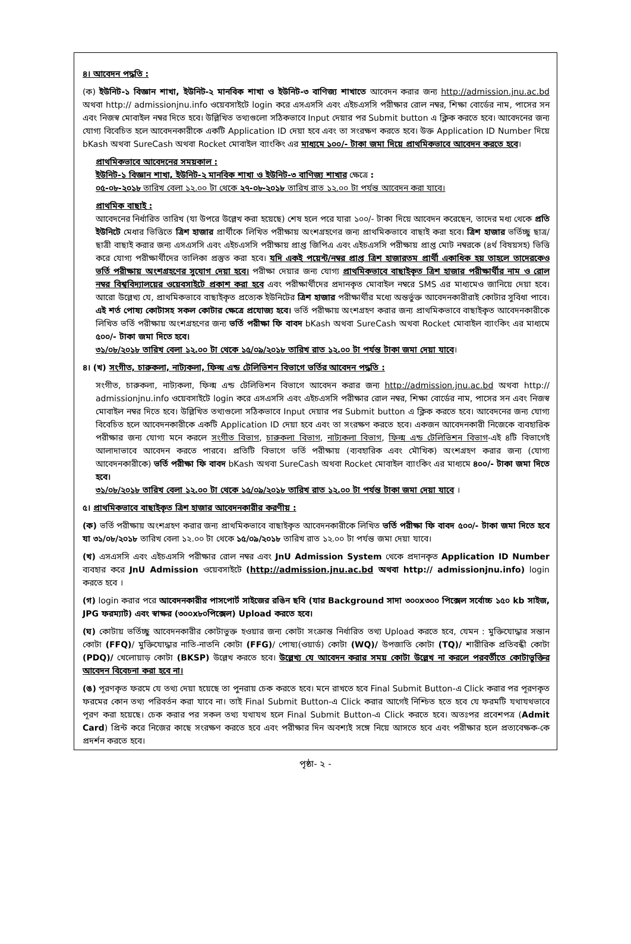৪। আবেদন পদ্ধতি :
(ক) ইউনিট-১ বিজ্ঞান শাখা, ইউনিট-২ মানবিক শাখা ও ইউনিট-৩ বাণিজ্য শাখাতে আবেদন করার জন্য http://admission.jnu.ac.bd অথবা http:// admissionjnu.info ওয়েবসাইটে login করে এসএসসি এবং এইচএসসি পরীক্ষার রোল নম্বর, শিক্ষা বোর্ডের নাম, পাসের সন এবং নিজস্ব মোবাইল নম্বর দিতে হবে। উল্লিখিত তথ্যগুলো সঠিকভাবে Input দেয়ার পর Submit button এ ক্লিক করতে হবে। আবেদনের জন্য যোগ্য বিবেচিত হলে আবেদনকারীকে একটি Application ID দেয়া হবে এবং তা সংরক্ষণ করতে হবে। উক্ত Application ID Number দিয়ে bKash অথবা SureCash অথবা Rocket মোবাইল ব্যাংকিং এর মাধ্যমে ১০০/- টাকা জমা দিয়ে প্রাথমিকভাবে আবেদন করতে হবে।
প্রাথমিকভাবে আবেদনের সময়কাল :
ইউনিট-১ বিজ্ঞান শাখা, ইউনিট-২ মানবিক শাখা ও ইউনিট-৩ বাণিজ্য শাখার ক্ষেত্রে :
০৫-০৮-২০১৮ তারিখ বেলা ১২.০০ টা থেকে ২৭-০৮-২০১৮ তারিখ রাত ১২.০০ টা পর্যন্ত আবেদন করা যাবে।
প্রাথমিক বাছাই :
আবেদনের নির্ধারিত তারিখ (যা উপরে উল্লেখ করা হয়েছে) শেষ হলে পরে যারা ১০০/- টাকা দিয়ে আবেদন করেছেন, তাদের মধ্য থেকে প্রতি ইউনিটে মেধার ভিত্তিতে ত্রিশ হাজার প্রার্থীকে লিখিত পরীক্ষায় অংশগ্রহণের জন্য প্রাথমিকভাবে বাছাই করা হবে। ত্রিশ হাজার ভর্তিচ্ছু ছাত্র/ছাত্রী বাছাই করার জন্য এসএসসি এবং এইচএসসি পরীক্ষায় প্রাপ্ত জিপিএ এবং এইচএসসি পরীক্ষায় প্রাপ্ত মোট নম্বরকে (৪র্থ বিষয়সহ) ভিত্তি করে যোগ্য পরীক্ষার্থীদের তালিকা প্রস্তুত করা হবে। যদি একই পয়েন্ট/নম্বর প্রাপ্ত ত্রিশ হাজারতম প্রার্থী একাধিক হয় তাহলে তাদেরকেও ভর্তি পরীক্ষায় অংশগ্রহণের সুযোগ দেয়া হবে। পরীক্ষা দেয়ার জন্য যোগ্য প্রাথমিকভাবে বাছাইকৃত ত্রিশ হাজার পরীক্ষার্থীর নাম ও রোল নম্বর বিশ্ববিদ্যালয়ের ওয়েবসাইটে প্রকাশ করা হবে এবং পরীক্ষার্থীদের প্রদানকৃত মোবাইল নম্বরে SMS এর মাধ্যমেও জানিয়ে দেয়া হবে। আরো উল্লেখ্য যে, প্রাথমিকভাবে বাছাইকৃত প্রত্যেক ইউনিটের ত্রিশ হাজার পরীক্ষার্থীর মধ্যে অন্তর্ভুক্ত আবেদনকারীরাই কোটার সুবিধা পাবে। এই শর্ত পোষ্য কোটাসহ সকল কোটার ক্ষেত্রে প্রযোজ্য হবে। ভর্তি পরীক্ষায় অংশগ্রহণ করার জন্য প্রাথমিকভাবে বাছাইকৃত আবেদনকারীকে লিখিত ভর্তি পরীক্ষায় অংশগ্রহণের জন্য ভর্তি পরীক্ষা ফি বাবদ bKash অথবা SureCash অথবা Rocket মোবাইল ব্যাংকিং এর মাধ্যমে ৫০০/- টাকা জমা দিতে হবে।
৩১/০৮/২০১৮ তারিখ বেলা ১২.০০ টা থেকে ১৫/০৯/২০১৮ তারিখ রাত ১২.০০ টা পর্যন্ত টাকা জমা দেয়া যাবে।
৪। (খ) সংগীত, চারুকলা, নাট্যকলা, ফিল্ম এন্ড টেলিভিশন বিভাগে ভর্তির আবেদন পদ্ধতি :
সংগীত, চারুকলা, নাট্যকলা, ফিল্ম এন্ড টেলিভিশন বিভাগে আবেদন করার জন্য http://admission.jnu.ac.bd অথবা http:// admissionjnu.info ওয়েবসাইটে login করে এসএসসি এবং এইচএসসি পরীক্ষার রোল নম্বর, শিক্ষা বোর্ডের নাম, পাসের সন এবং নিজস্ব মোবাইল নম্বর দিতে হবে। উল্লিখিত তথ্যগুলো সঠিকভাবে Input দেয়ার পর Submit button এ ক্লিক করতে হবে। আবেদনের জন্য যোগ্য বিবেচিত হলে আবেদনকারীকে একটি Application ID দেয়া হবে এবং তা সংরক্ষণ করতে হবে। একজন আবেদনকারী নিজেকে ব্যবহারিক পরীক্ষার জন্য যোগ্য মনে করলে সংগীত বিভাগ, চারুকলা বিভাগ, নাট্যকলা বিভাগ, ফিল্ম এন্ড টেলিভিশন বিভাগ-এই ৪টি বিভাগেই আলাদাভাবে আবেদন করতে পারবে। প্রতিটি বিভাগে ভর্তি পরীক্ষায় (ব্যবহারিক এবং মৌখিক) অংশগ্রহণ করার জন্য (যোগ্য আবেদনকারীকে) ভর্তি পরীক্ষা ফি বাবদ bKash অথবা SureCash অথবা Rocket মোবাইল ব্যাংকিং এর মাধ্যমে ৪০০/- টাকা জমা দিতে হবে।
৩১/০৮/২০১৮ তারিখ বেলা ১২.০০ টা থেকে ১৫/০৯/২০১৮ তারিখ রাত ১২.০০ টা পর্যন্ত টাকা জমা দেয়া যাবে ।
৫। প্রাথমিকভাবে বাছাইকৃত ত্রিশ হাজার আবেদনকারীর করণীয় :
(ক) ভর্তি পরীক্ষায় অংশগ্রহণ করার জন্য প্রাথমিকভাবে বাছাইকৃত আবেদনকারীকে লিখিত ভর্তি পরীক্ষা ফি বাবদ ৫০০/- টাকা জমা দিতে হবে যা ৩১/০৮/২০১৮ তারিখ বেলা ১২.০০ টা থেকে ১৫/০৯/২০১৮ তারিখ রাত ১২.০০ টা পর্যন্ত জমা দেয়া যাবে।
(খ) এসএসসি এবং এইচএসসি পরীক্ষার রোল নম্বর এবং JnU Admission System থেকে প্রদানকৃত Application ID Number ব্যবহার করে JnU Admission ওয়েবসাইটে (http://admission.jnu.ac.bd অথবা http:// admissionjnu.info) login করতে হবে ।
(গ) login করার পরে আবেদনকারীর পাসপোর্ট সাইজের রঙিন ছবি (যার Background সাদা ৩০০x৩০০ পিক্সেল সর্বোচ্চ ১৫০ kb সাইজ, JPG ফরম্যাট) এবং স্বাক্ষর (৩০০x৮০পিক্সেল) Upload করতে হবে।
(ঘ) কোটায় ভর্তিচ্ছু আবেদনকারীর কোটাভুক্ত হওয়ার জন্য কোটা সংক্রান্ত নির্ধারিত তথ্য Upload করতে হবে, যেমন : মুক্তিযোদ্ধার সন্তান কোটা (FFQ)/ মুক্তিযোদ্ধার নাতি-নাতনি কোটা (FFG)/ পোষ্য(ওয়ার্ড) কোটা (WQ)/ উপজাতি কোটা (TQ)/ শারীরিক প্রতিবন্ধী কোটা (PDQ)/ খেলোয়াড় কোটা (BKSP) উল্লেখ করতে হবে। উল্লেখ্য যে আবেদন করার সময় কোটা উল্লেখ না করলে পরবর্তীতে কোটাভুক্তির আবেদন বিবেচনা করা হবে না।
(ঙ) পূরণকৃত ফরমে যে তথ্য দেয়া হয়েছে তা পুনরায় চেক করতে হবে। মনে রাখতে হবে Final Submit Button-এ Click করার পর পূরণকৃত ফরমের কোন তথ্য পরিবর্তন করা যাবে না। তাই Final Submit Button-এ Click করার আগেই নিশ্চিত হতে হবে যে ফরমটি যথাযথভাবে পূরণ করা হয়েছে। চেক করার পর সকল তথ্য যথাযথ হলে Final Submit Button-এ Click করতে হবে। অতঃপর প্রবেশপত্র (Admit Card) প্রিন্ট করে নিজের কাছে সংরক্ষণ করতে হবে এবং পরীক্ষার দিন অবশ্যই সঙ্গে নিয়ে আসতে হবে এবং পরীক্ষার হলে প্রত্যবেক্ষক-কে প্রদর্শন করতে হবে।
পৃষ্ঠা- ২ -